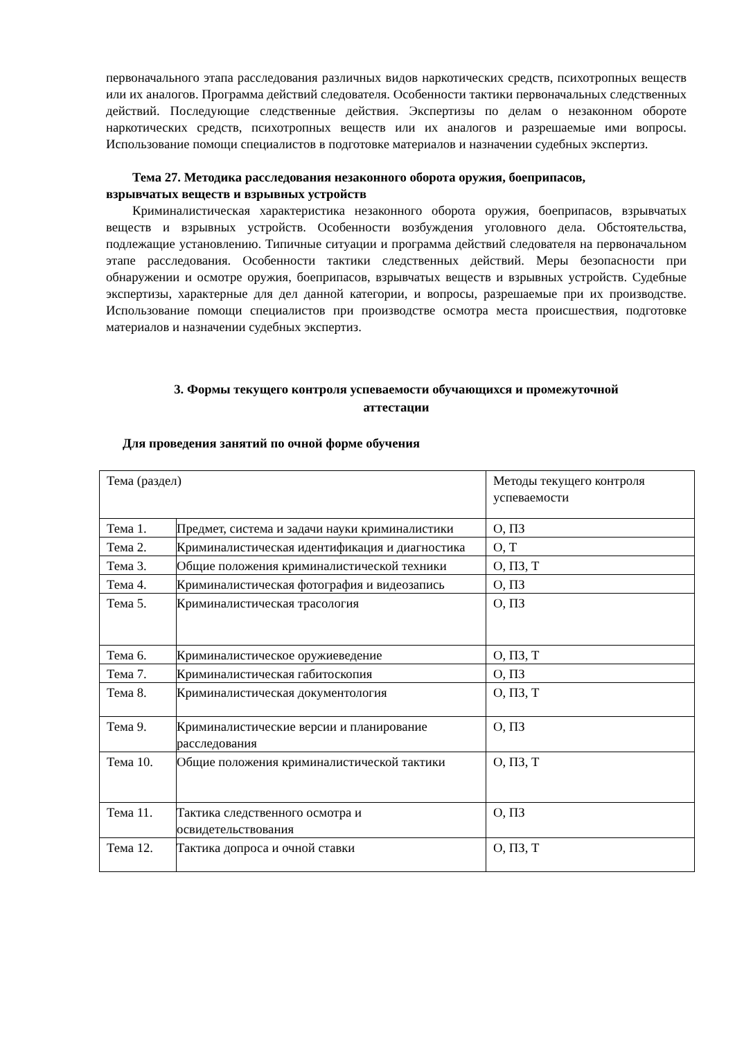первоначального этапа расследования различных видов наркотических средств, психотропных веществ или их аналогов. Программа действий следователя. Особенности тактики первоначальных следственных действий. Последующие следственные действия. Экспертизы по делам о незаконном обороте наркотических средств, психотропных веществ или их аналогов и разрешаемые ими вопросы. Использование помощи специалистов в подготовке материалов и назначении судебных экспертиз.
Тема 27. Методика расследования незаконного оборота оружия, боеприпасов,
взрывчатых веществ и взрывных устройств
Криминалистическая характеристика незаконного оборота оружия, боеприпасов, взрывчатых веществ и взрывных устройств. Особенности возбуждения уголовного дела. Обстоятельства, подлежащие установлению. Типичные ситуации и программа действий следователя на первоначальном этапе расследования. Особенности тактики следственных действий. Меры безопасности при обнаружении и осмотре оружия, боеприпасов, взрывчатых веществ и взрывных устройств. Судебные экспертизы, характерные для дел данной категории, и вопросы, разрешаемые при их производстве. Использование помощи специалистов при производстве осмотра места происшествия, подготовке материалов и назначении судебных экспертиз.
3. Формы текущего контроля успеваемости обучающихся и промежуточной
аттестации
Для проведения занятий по очной форме обучения
| Тема (раздел) | | Методы текущего контроля успеваемости |
| Тема 1. | Предмет, система и задачи науки криминалистики | О, ПЗ |
| Тема 2. | Криминалистическая идентификация и диагностика | О, Т |
| Тема 3. | Общие положения криминалистической техники | О, ПЗ, Т |
| Тема 4. | Криминалистическая фотография и видеозапись | О, ПЗ |
| Тема 5. | Криминалистическая трасология | О, ПЗ |
| Тема 6. | Криминалистическое оружиеведение | О, ПЗ, Т |
| Тема 7. | Криминалистическая габитоскопия | О, ПЗ |
| Тема 8. | Криминалистическая документология | О, ПЗ, Т |
| Тема 9. | Криминалистические версии и планирование расследования | О, ПЗ |
| Тема 10. | Общие положения криминалистической тактики | О, ПЗ, Т |
| Тема 11. | Тактика следственного осмотра и освидетельствования | О, ПЗ |
| Тема 12. | Тактика допроса и очной ставки | О, ПЗ, Т |